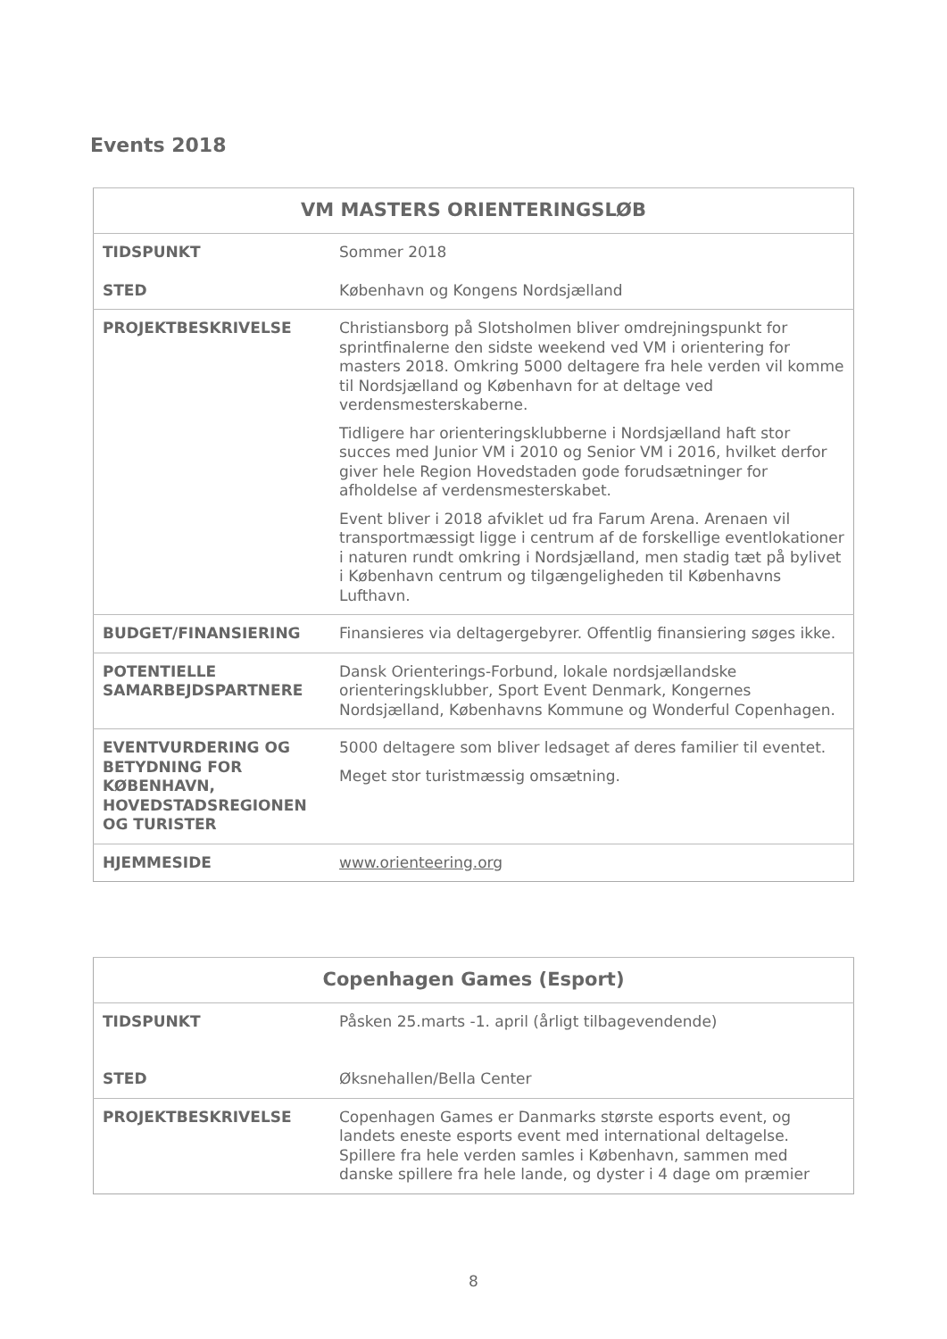Events 2018
| VM MASTERS ORIENTERINGSLØB | |
| --- | --- |
| TIDSPUNKT STED | Sommer 2018 København og Kongens Nordsjælland |
| PROJEKTBESKRIVELSE | Christiansborg på Slotsholmen bliver omdrejningspunkt for sprintfinalerne den sidste weekend ved VM i orientering for masters 2018. Omkring 5000 deltagere fra hele verden vil komme til Nordsjælland og København for at deltage ved verdensmesterskaberne. Tidligere har orienteringsklubberne i Nordsjælland haft stor succes med Junior VM i 2010 og Senior VM i 2016, hvilket derfor giver hele Region Hovedstaden gode forudsætninger for afholdelse af verdensmesterskabet. Event bliver i 2018 afviklet ud fra Farum Arena. Arenaen vil transportmæssigt ligge i centrum af de forskellige eventlokationer i naturen rundt omkring i Nordsjælland, men stadig tæt på bylivet i København centrum og tilgængeligheden til Københavns Lufthavn. |
| BUDGET/FINANSIERING | Finansieres via deltagergebyrer. Offentlig finansiering søges ikke. |
| POTENTIELLE SAMARBEJDSPARTNERE | Dansk Orienterings-Forbund, lokale nordsjællandske orienteringsklubber, Sport Event Denmark, Kongernes Nordsjælland, Københavns Kommune og Wonderful Copenhagen. |
| EVENTVURDERING OG BETYDNING FOR KØBENHAVN, HOVEDSTADSREGIONEN OG TURISTER | 5000 deltagere som bliver ledsaget af deres familier til eventet. Meget stor turistmæssig omsætning. |
| HJEMMESIDE | www.orienteering.org |
| Copenhagen Games (Esport) | |
| --- | --- |
| TIDSPUNKT STED | Påsken 25.marts -1. april (årligt tilbagevendende) Øksnehallen/Bella Center |
| PROJEKTBESKRIVELSE | Copenhagen Games er Danmarks største esports event, og landets eneste esports event med international deltagelse. Spillere fra hele verden samles i København, sammen med danske spillere fra hele lande, og dyster i 4 dage om præmier |
8